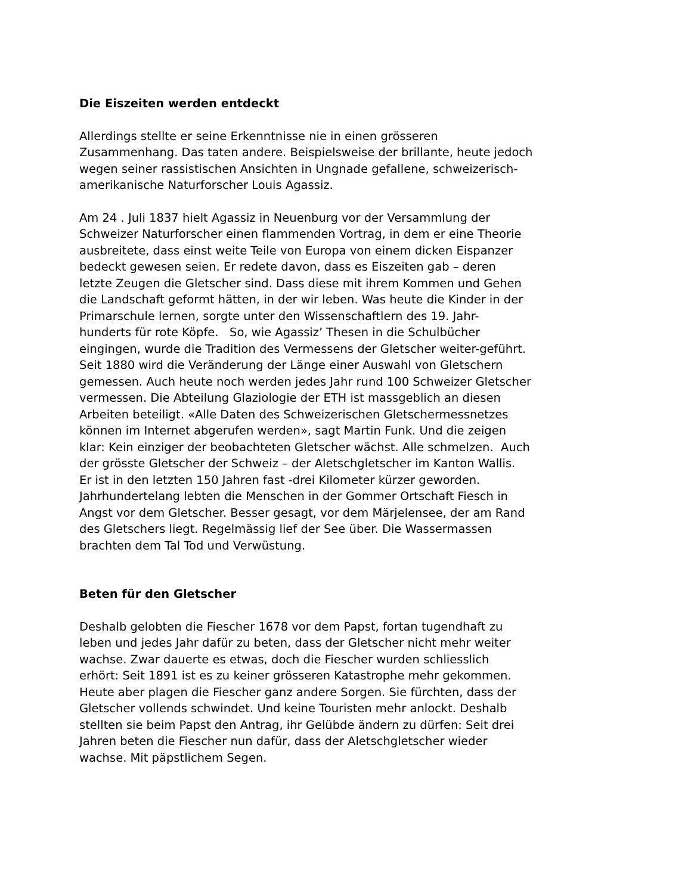Die Eiszeiten werden entdeckt
Allerdings stellte er seine Erkenntnisse nie in einen grösseren
Zusammenhang. Das taten andere. Beispielsweise der brillante, heute jedoch
wegen seiner rassistischen Ansichten in Ungnade gefallene, schweizerisch-
amerikanische Naturforscher Louis Agassiz.
Am 24 . Juli 1837 hielt Agassiz in Neuenburg vor der Versammlung der
Schweizer Naturforscher einen flammenden Vortrag, in dem er eine Theorie
ausbreitete, dass einst weite Teile von Europa von einem dicken Eispanzer
bedeckt gewesen seien. Er redete davon, dass es Eiszeiten gab – deren
letzte Zeugen die Gletscher sind. Dass diese mit ihrem Kommen und Gehen
die Landschaft geformt hätten, in der wir leben. Was heute die Kinder in der
Primarschule lernen, sorgte unter den Wissenschaftlern des 19. Jahr-
hunderts für rote Köpfe. So, wie Agassiz’ Thesen in die Schulbücher
eingingen, wurde die Tradition des Vermessens der Gletscher weiter-geführt.
Seit 1880 wird die Veränderung der Länge einer Auswahl von Gletschern
gemessen. Auch heute noch werden jedes Jahr rund 100 Schweizer Gletscher
vermessen. Die Abteilung Glaziologie der ETH ist massgeblich an diesen
Arbeiten beteiligt. «Alle Daten des Schweizerischen Gletschermessnetzes
können im Internet abgerufen werden», sagt Martin Funk. Und die zeigen
klar: Kein einziger der beobachteten Gletscher wächst. Alle schmelzen. Auch
der grösste Gletscher der Schweiz – der Aletschgletscher im Kanton Wallis.
Er ist in den letzten 150 Jahren fast -drei Kilometer kürzer geworden.
Jahrhundertelang lebten die Menschen in der Gommer Ortschaft Fiesch in
Angst vor dem Gletscher. Besser gesagt, vor dem Märjelensee, der am Rand
des Gletschers liegt. Regelmässig lief der See über. Die Wassermassen
brachten dem Tal Tod und Verwüstung.
Beten für den Gletscher
Deshalb gelobten die Fiescher 1678 vor dem Papst, fortan tugendhaft zu
leben und jedes Jahr dafür zu beten, dass der Gletscher nicht mehr weiter
wachse. Zwar dauerte es etwas, doch die Fiescher wurden schliesslich
erhört: Seit 1891 ist es zu keiner grösseren Katastrophe mehr gekommen.
Heute aber plagen die Fiescher ganz andere Sorgen. Sie fürchten, dass der
Gletscher vollends schwindet. Und keine Touristen mehr anlockt. Deshalb
stellten sie beim Papst den Antrag, ihr Gelübde ändern zu dürfen: Seit drei
Jahren beten die Fiescher nun dafür, dass der Aletschgletscher wieder
wachse. Mit päpstlichem Segen.